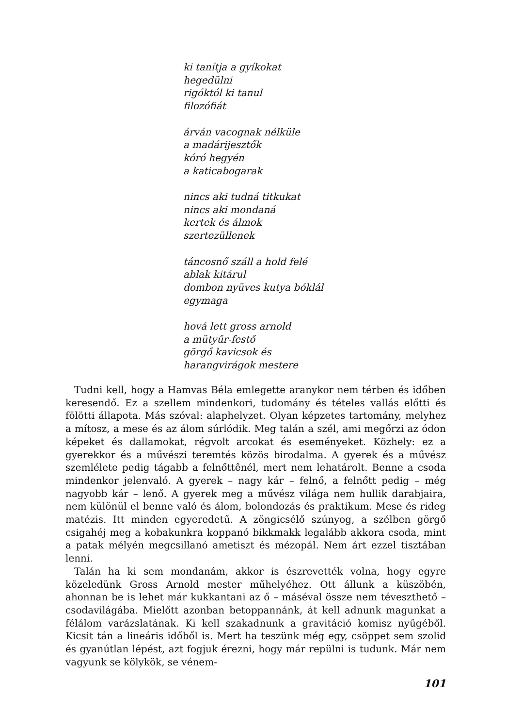ki tanítja a gyíkokat
hegedülni
rigóktól ki tanul
filozófiát
árván vacognak nélküle
a madárijesztők
kóró hegyén
a katicabogarak
nincs aki tudná titkukat
nincs aki mondaná
kertek és álmok
szertezüllenek
táncosnő száll a hold felé
ablak kitárul
dombon nyüves kutya bóklál
egymaga
hová lett gross arnold
a mütyűr-festő
görgő kavicsok és
harangvirágok mestere
Tudni kell, hogy a Hamvas Béla emlegette aranykor nem térben és időben keresendő. Ez a szellem mindenkori, tudomány és tételes vallás előtti és fölötti állapota. Más szóval: alaphelyzet. Olyan képzetes tartomány, melyhez a mítosz, a mese és az álom súrlódik. Meg talán a szél, ami megőrzi az ódon képeket és dallamokat, régvolt arcokat és eseményeket. Közhely: ez a gyerekkor és a művészi teremtés közös birodalma. A gyerek és a művész szemlélete pedig tágabb a felnőttênél, mert nem lehatárolt. Benne a csoda mindenkor jelenvaló. A gyerek – nagy kár – felnő, a felnőtt pedig – még nagyobb kár – lenő. A gyerek meg a művész világa nem hullik darabjaira, nem különül el benne való és álom, bolondozás és praktikum. Mese és rideg matézis. Itt minden egyeredetű. A zöngicsélő szúnyog, a szélben görgő csigahéj meg a kobakunkra koppanó bikkmakk legalább akkora csoda, mint a patak mélyén megcsillanó ametiszt és mézopál. Nem árt ezzel tisztában lenni.
Talán ha ki sem mondanám, akkor is észrevették volna, hogy egyre közeledünk Gross Arnold mester műhelyéhez. Ott állunk a küszöbén, ahonnan be is lehet már kukkantani az ő – máséval össze nem téveszthető – csodavilágába. Mielőtt azonban betoppannánk, át kell adnunk magunkat a félálom varázslatának. Ki kell szakadnunk a gravitáció komisz nyűgéből. Kicsit tán a lineáris időből is. Mert ha teszünk még egy, csöppet sem szolid és gyanútlan lépést, azt fogjuk érezni, hogy már repülni is tudunk. Már nem vagyunk se kölykök, se vénem-
101